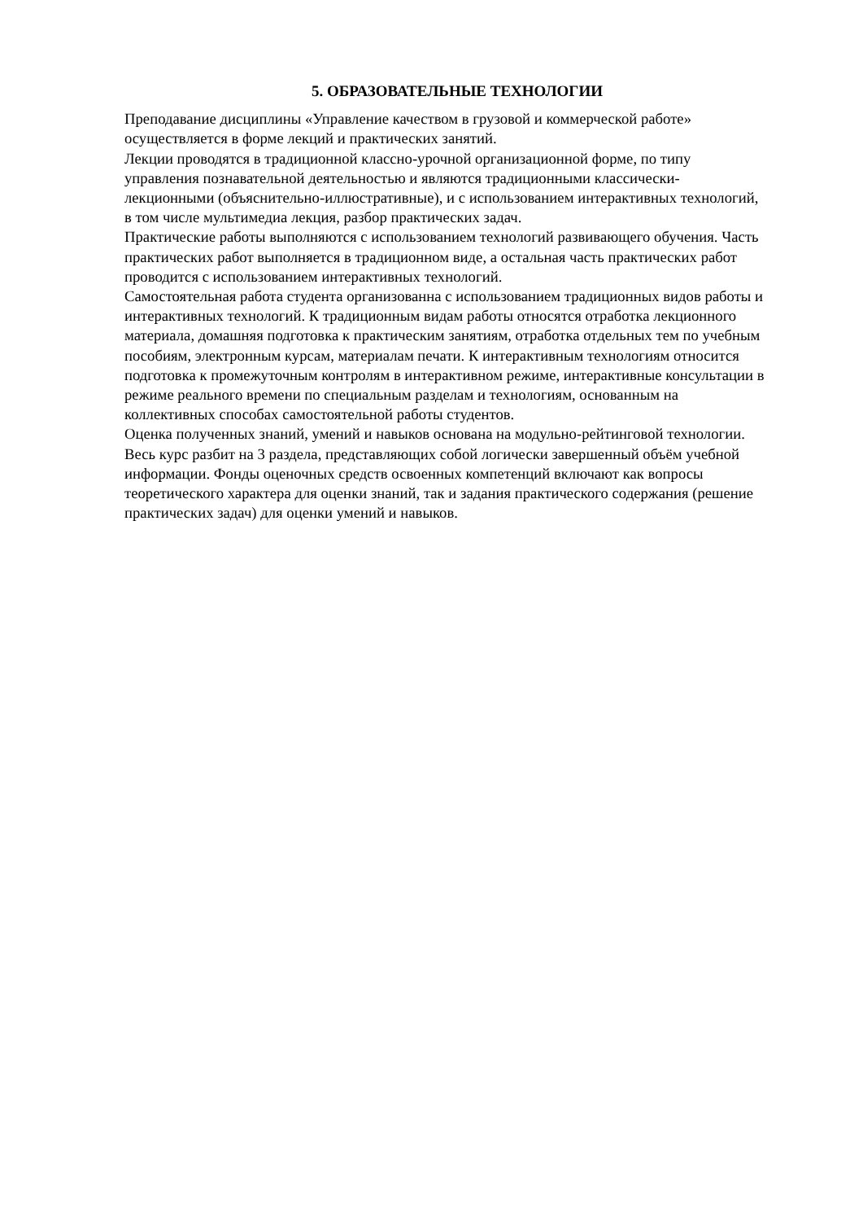5. ОБРАЗОВАТЕЛЬНЫЕ ТЕХНОЛОГИИ
Преподавание дисциплины «Управление качеством в грузовой и коммерческой работе» осуществляется в форме лекций и практических занятий.
Лекции проводятся в традиционной классно-урочной организационной форме, по типу управления познавательной деятельностью и являются традиционными классически-лекционными (объяснительно-иллюстративные), и с использованием интерактивных технологий, в том числе мультимедиа лекция, разбор практических задач.
Практические работы выполняются с использованием технологий развивающего обучения. Часть практических работ выполняется в традиционном виде, а остальная часть практических работ проводится с использованием интерактивных технологий.
Самостоятельная работа студента организованна с использованием традиционных видов работы и интерактивных технологий. К традиционным видам работы относятся отработка лекционного материала, домашняя подготовка к практическим занятиям, отработка отдельных тем по учебным пособиям, электронным курсам, материалам печати. К интерактивным технологиям относится подготовка к промежуточным контролям в интерактивном режиме, интерактивные консультации в режиме реального времени по специальным разделам и технологиям, основанным на коллективных способах самостоятельной работы студентов.
Оценка полученных знаний, умений и навыков основана на модульно-рейтинговой технологии. Весь курс разбит на 3 раздела, представляющих собой логически завершенный объём учебной информации. Фонды оценочных средств освоенных компетенций включают как вопросы теоретического характера для оценки знаний, так и задания практического содержания (решение практических задач) для оценки умений и навыков.